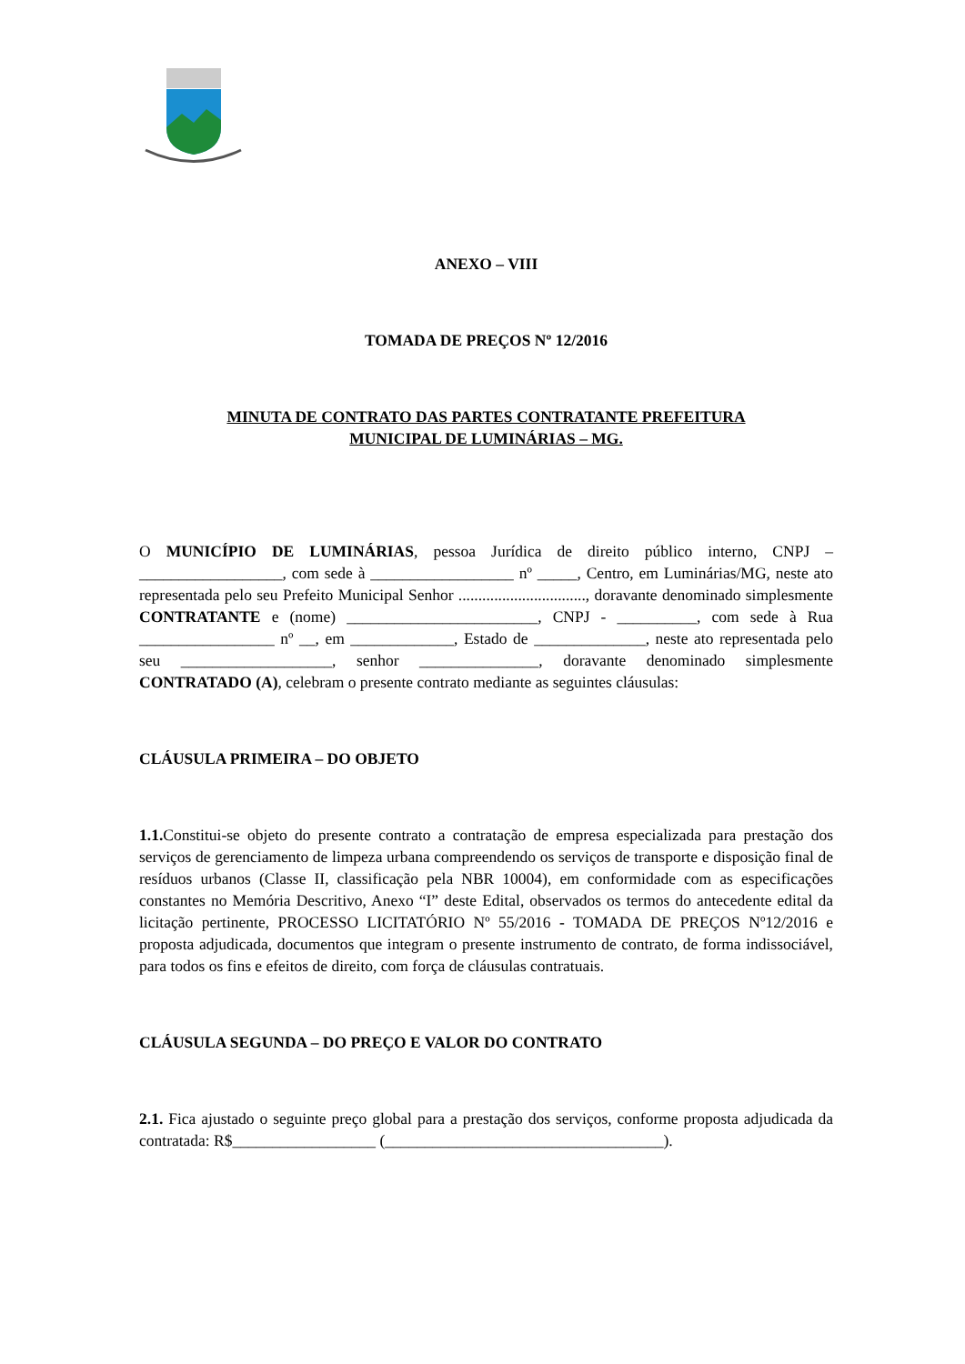ANEXO – VIII
TOMADA DE PREÇOS Nº 12/2016
MINUTA DE CONTRATO DAS PARTES CONTRATANTE PREFEITURA
MUNICIPAL DE LUMINÁRIAS – MG.
O MUNICÍPIO DE LUMINÁRIAS, pessoa Jurídica de direito público interno, CNPJ – __________________, com sede à __________________ nº _____, Centro, em Luminárias/MG, neste ato representada pelo seu Prefeito Municipal Senhor ................................, doravante denominado simplesmente CONTRATANTE e (nome) ________________________, CNPJ - __________, com sede à Rua _________________ nº __, em _____________, Estado de ______________, neste ato representada pelo seu ___________________, senhor _______________, doravante denominado simplesmente CONTRATADO (A), celebram o presente contrato mediante as seguintes cláusulas:
CLÁUSULA PRIMEIRA – DO OBJETO
1.1. Constitui-se objeto do presente contrato a contratação de empresa especializada para prestação dos serviços de gerenciamento de limpeza urbana compreendendo os serviços de transporte e disposição final de resíduos urbanos (Classe II, classificação pela NBR 10004), em conformidade com as especificações constantes no Memória Descritivo, Anexo “I” deste Edital, observados os termos do antecedente edital da licitação pertinente, PROCESSO LICITATÓRIO Nº 55/2016 - TOMADA DE PREÇOS Nº12/2016 e proposta adjudicada, documentos que integram o presente instrumento de contrato, de forma indissociável, para todos os fins e efeitos de direito, com força de cláusulas contratuais.
CLÁUSULA SEGUNDA – DO PREÇO E VALOR DO CONTRATO
2.1. Fica ajustado o seguinte preço global para a prestação dos serviços, conforme proposta adjudicada da contratada: R$__________________ (___________________________________).